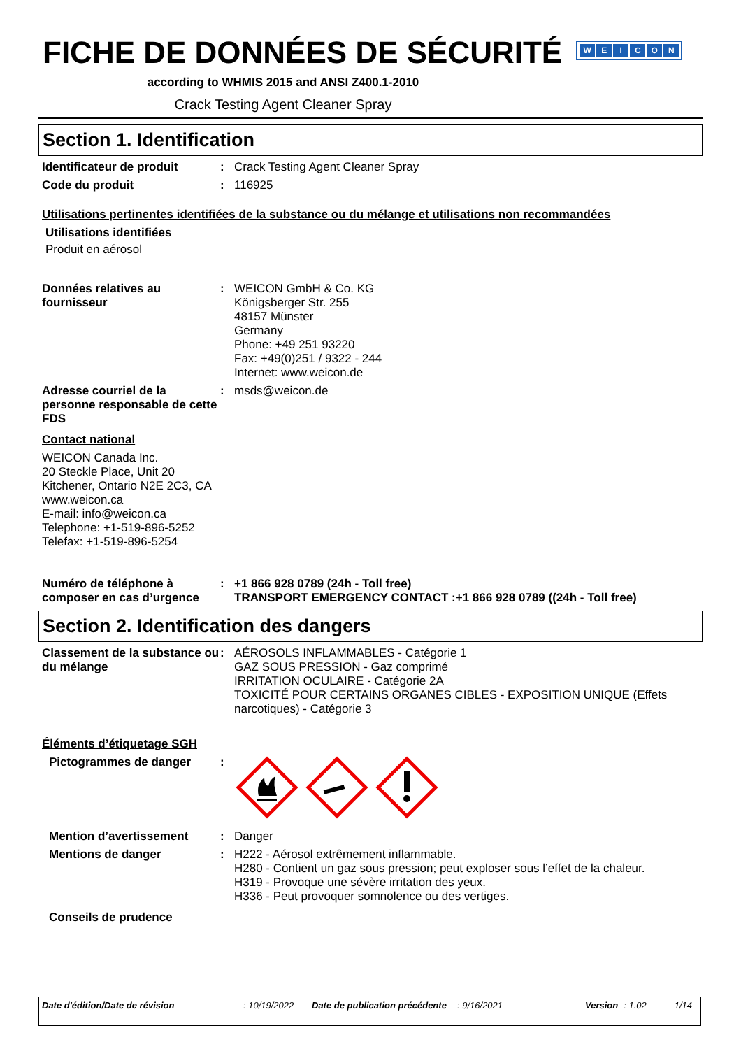FICHE DE DONNÉES DE SÉCURITÉ
WEICON
according to WHMIS 2015 and ANSI Z400.1-2010
Crack Testing Agent Cleaner Spray
Section 1. Identification
Identificateur de produit : Crack Testing Agent Cleaner Spray
Code du produit : 116925
Utilisations pertinentes identifiées de la substance ou du mélange et utilisations non recommandées
Utilisations identifiées
Produit en aérosol
Données relatives au fournisseur
: WEICON GmbH & Co. KG
Königsberger Str. 255
48157 Münster
Germany
Phone: +49 251 93220
Fax: +49(0)251 / 9322 - 244
Internet: www.weicon.de
Adresse courriel de la personne responsable de cette FDS
: msds@weicon.de
Contact national
WEICON Canada Inc.
20 Steckle Place, Unit 20
Kitchener, Ontario N2E 2C3, CA
www.weicon.ca
E-mail: info@weicon.ca
Telephone: +1-519-896-5252
Telefax: +1-519-896-5254
Numéro de téléphone à composer en cas d’urgence
: +1 866 928 0789 (24h - Toll free)
TRANSPORT EMERGENCY CONTACT :+1 866 928 0789 ((24h - Toll free)
Section 2. Identification des dangers
Classement de la substance ou du mélange
: AÉROSOLS INFLAMMABLES - Catégorie 1
GAZ SOUS PRESSION - Gaz comprimé
IRRITATION OCULAIRE - Catégorie 2A
TOXICITÉ POUR CERTAINS ORGANES CIBLES - EXPOSITION UNIQUE (Effets narcotiques) - Catégorie 3
Éléments d’étiquetage SGH
Pictogrammes de danger :
Mention d’avertissement : Danger
Mentions de danger : H222 - Aérosol extrêmement inflammable.
H280 - Contient un gaz sous pression; peut exploser sous l’effet de la chaleur.
H319 - Provoque une sévère irritation des yeux.
H336 - Peut provoquer somnolence ou des vertiges.
Conseils de prudence
Date d'édition/Date de révision : 10/19/2022
Date de publication précédente
: 9/16/2021 Version : 1.02 1/14